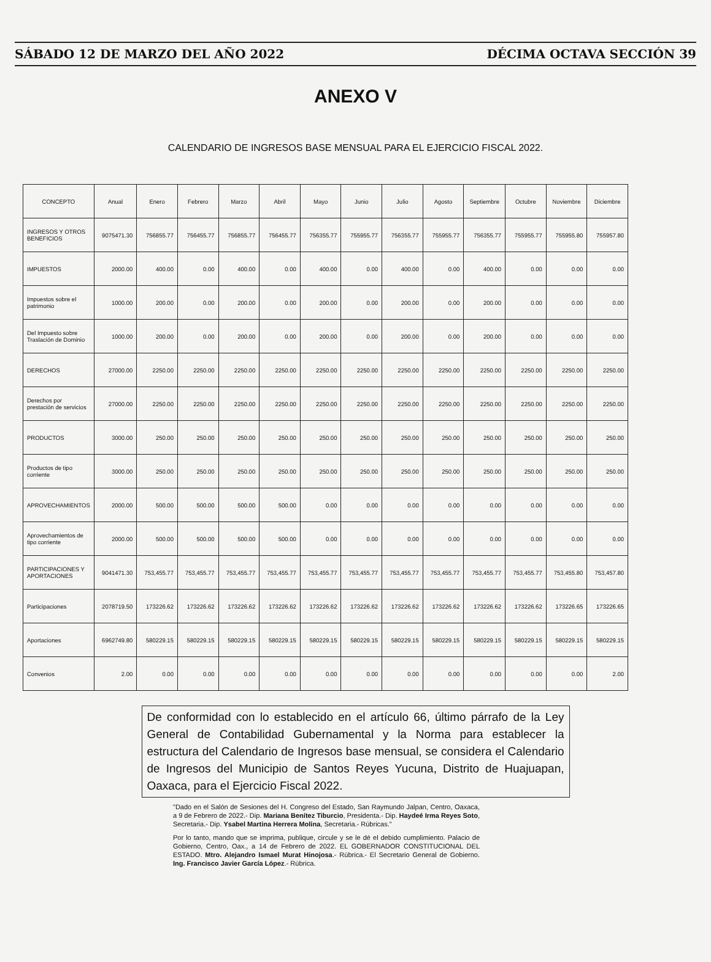SÁBADO 12 DE MARZO DEL AÑO 2022 DÉCIMA OCTAVA SECCIÓN 39
ANEXO V
CALENDARIO DE INGRESOS BASE MENSUAL PARA EL EJERCICIO FISCAL 2022.
| CONCEPTO | Anual | Enero | Febrero | Marzo | Abril | Mayo | Junio | Julio | Agosto | Septiembre | Octubre | Noviembre | Diciembre |
| --- | --- | --- | --- | --- | --- | --- | --- | --- | --- | --- | --- | --- | --- |
| INGRESOS Y OTROS BENEFICIOS | 9075471.30 | 756855.77 | 756455.77 | 756855.77 | 756455.77 | 756355.77 | 755955.77 | 756355.77 | 755955.77 | 756355.77 | 755955.77 | 755955.80 | 755957.80 |
| IMPUESTOS | 2000.00 | 400.00 | 0.00 | 400.00 | 0.00 | 400.00 | 0.00 | 400.00 | 0.00 | 400.00 | 0.00 | 0.00 | 0.00 |
| Impuestos sobre el patrimonio | 1000.00 | 200.00 | 0.00 | 200.00 | 0.00 | 200.00 | 0.00 | 200.00 | 0.00 | 200.00 | 0.00 | 0.00 | 0.00 |
| Del Impuesto sobre Traslación de Dominio | 1000.00 | 200.00 | 0.00 | 200.00 | 0.00 | 200.00 | 0.00 | 200.00 | 0.00 | 200.00 | 0.00 | 0.00 | 0.00 |
| DERECHOS | 27000.00 | 2250.00 | 2250.00 | 2250.00 | 2250.00 | 2250.00 | 2250.00 | 2250.00 | 2250.00 | 2250.00 | 2250.00 | 2250.00 | 2250.00 |
| Derechos por prestación de servicios | 27000.00 | 2250.00 | 2250.00 | 2250.00 | 2250.00 | 2250.00 | 2250.00 | 2250.00 | 2250.00 | 2250.00 | 2250.00 | 2250.00 | 2250.00 |
| PRODUCTOS | 3000.00 | 250.00 | 250.00 | 250.00 | 250.00 | 250.00 | 250.00 | 250.00 | 250.00 | 250.00 | 250.00 | 250.00 | 250.00 |
| Productos de tipo corriente | 3000.00 | 250.00 | 250.00 | 250.00 | 250.00 | 250.00 | 250.00 | 250.00 | 250.00 | 250.00 | 250.00 | 250.00 | 250.00 |
| APROVECHAMIENTOS | 2000.00 | 500.00 | 500.00 | 500.00 | 500.00 | 0.00 | 0.00 | 0.00 | 0.00 | 0.00 | 0.00 | 0.00 | 0.00 |
| Aprovechamientos de tipo corriente | 2000.00 | 500.00 | 500.00 | 500.00 | 500.00 | 0.00 | 0.00 | 0.00 | 0.00 | 0.00 | 0.00 | 0.00 | 0.00 |
| PARTICIPACIONES Y APORTACIONES | 9041471.30 | 753,455.77 | 753,455.77 | 753,455.77 | 753,455.77 | 753,455.77 | 753,455.77 | 753,455.77 | 753,455.77 | 753,455.77 | 753,455.77 | 753,455.80 | 753,457.80 |
| Participaciones | 2078719.50 | 173226.62 | 173226.62 | 173226.62 | 173226.62 | 173226.62 | 173226.62 | 173226.62 | 173226.62 | 173226.62 | 173226.62 | 173226.65 | 173226.65 |
| Aportaciones | 6962749.80 | 580229.15 | 580229.15 | 580229.15 | 580229.15 | 580229.15 | 580229.15 | 580229.15 | 580229.15 | 580229.15 | 580229.15 | 580229.15 | 580229.15 |
| Convenios | 2.00 | 0.00 | 0.00 | 0.00 | 0.00 | 0.00 | 0.00 | 0.00 | 0.00 | 0.00 | 0.00 | 0.00 | 2.00 |
De conformidad con lo establecido en el artículo 66, último párrafo de la Ley General de Contabilidad Gubernamental y la Norma para establecer la estructura del Calendario de Ingresos base mensual, se considera el Calendario de Ingresos del Municipio de Santos Reyes Yucuna, Distrito de Huajuapan, Oaxaca, para el Ejercicio Fiscal 2022.
"Dado en el Salón de Sesiones del H. Congreso del Estado, San Raymundo Jalpan, Centro, Oaxaca, a 9 de Febrero de 2022.- Dip. Mariana Benítez Tiburcio, Presidenta.- Dip. Haydeé Irma Reyes Soto, Secretaria.- Dip. Ysabel Martina Herrera Molina, Secretaria.- Rúbricas."
Por lo tanto, mando que se imprima, publique, circule y se le dé el debido cumplimiento. Palacio de Gobierno, Centro, Oax., a 14 de Febrero de 2022. EL GOBERNADOR CONSTITUCIONAL DEL ESTADO. Mtro. Alejandro Ismael Murat Hinojosa.- Rúbrica.- El Secretario General de Gobierno. Ing. Francisco Javier García López.- Rúbrica.